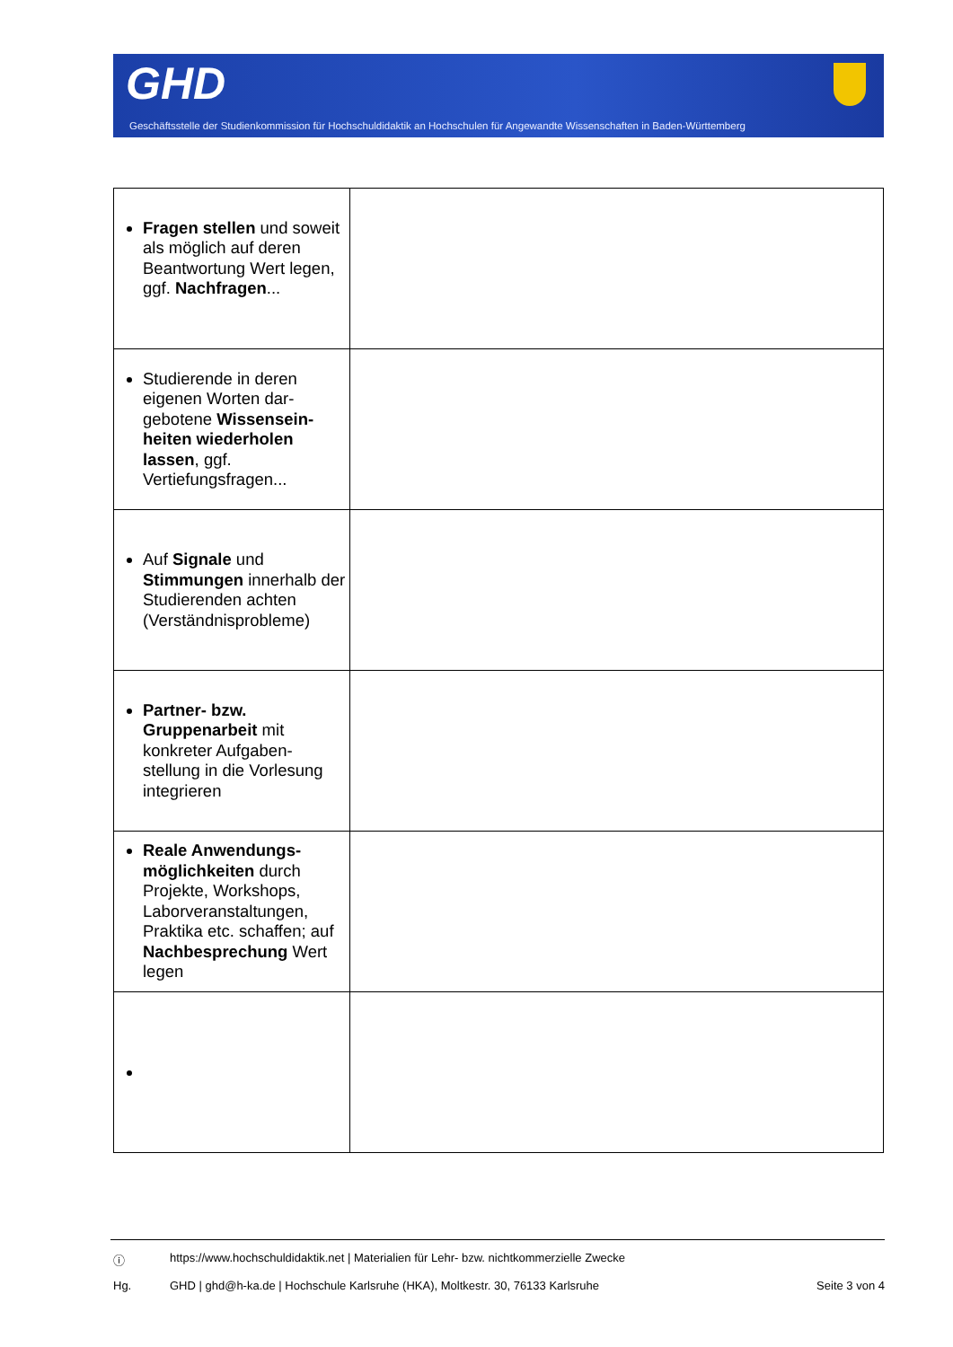GHD
Geschäftsstelle der Studienkommission für Hochschuldidaktik an Hochschulen für Angewandte Wissenschaften in Baden-Württemberg
| Fragen stellen und soweit als möglich auf deren Beantwortung Wert legen, ggf. Nachfragen ... | |
| Studierende in deren eigenen Worten dar-gebotene Wissensein-heiten wiederholen lassen , ggf. Vertiefungsfragen... | |
| Auf Signale und Stimmungen innerhalb der Studierenden achten (Verständnisprobleme) | |
| Partner- bzw. Gruppenarbeit mit konkreter Aufgaben-stellung in die Vorlesung integrieren | |
| Reale Anwendungs-möglichkeiten durch Projekte, Workshops, Laborveranstaltungen, Praktika etc. schaffen; auf Nachbesprechung Wert legen | |
ⓘ https://www.hochschuldidaktik.net | Materialien für Lehr- bzw. nichtkommerzielle Zwecke
Hg. GHD | ghd@h-ka.de | Hochschule Karlsruhe (HKA), Moltkestr. 30, 76133 Karlsruhe Seite 3 von 4